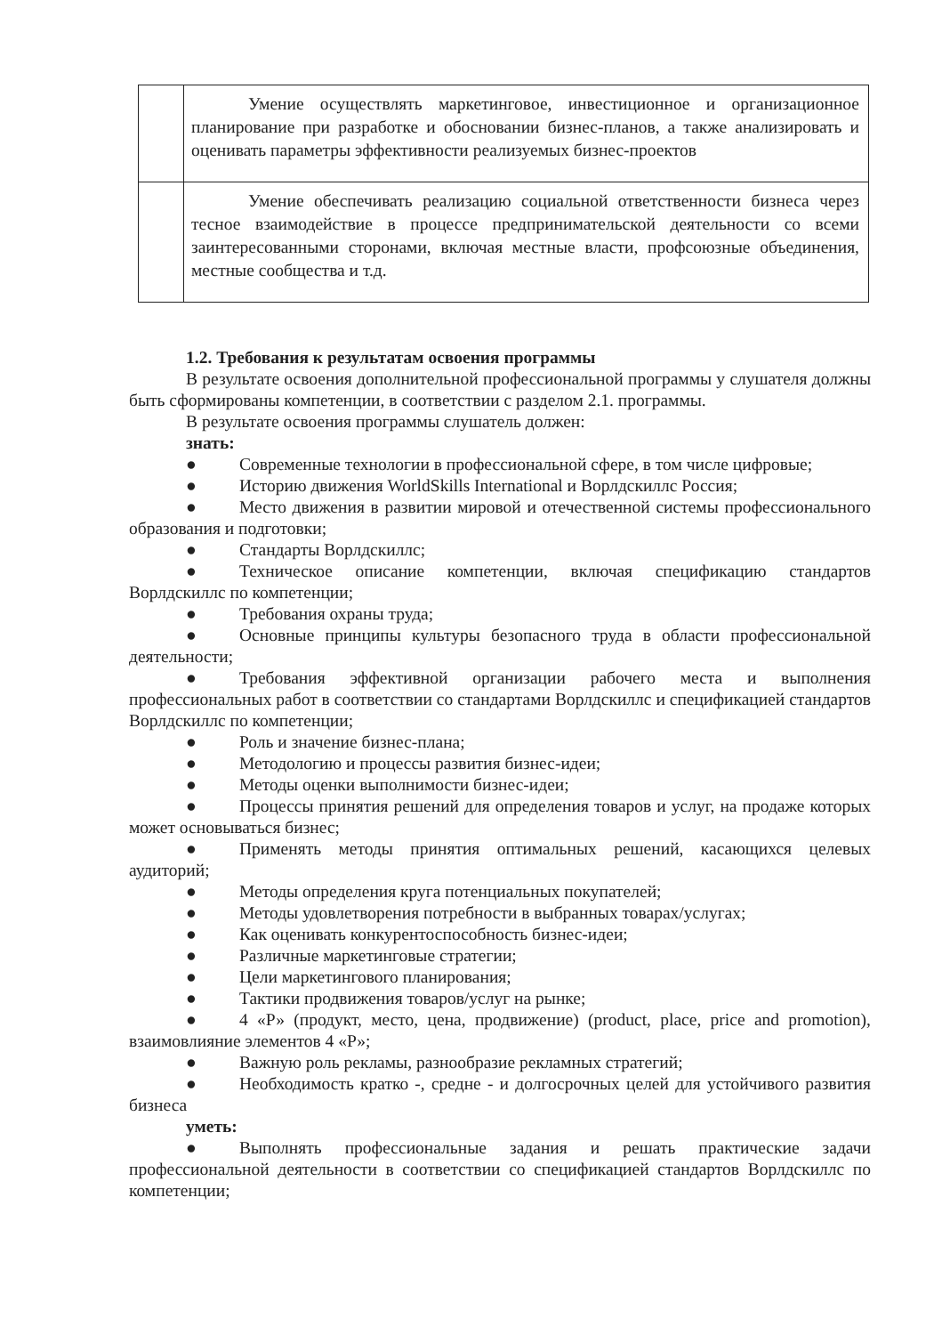| | Умение осуществлять маркетинговое, инвестиционное и организационное планирование при разработке и обосновании бизнес-планов, а также анализировать и оценивать параметры эффективности реализуемых бизнес-проектов |
| | Умение обеспечивать реализацию социальной ответственности бизнеса через тесное взаимодействие в процессе предпринимательской деятельности со всеми заинтересованными сторонами, включая местные власти, профсоюзные объединения, местные сообщества и т.д. |
1.2. Требования к результатам освоения программы
В результате освоения дополнительной профессиональной программы у слушателя должны быть сформированы компетенции, в соответствии с разделом 2.1. программы.
В результате освоения программы слушатель должен:
знать:
● Современные технологии в профессиональной сфере, в том числе цифровые;
● Историю движения WorldSkills International и Ворлдскиллс Россия;
● Место движения в развитии мировой и отечественной системы профессионального образования и подготовки;
● Стандарты Ворлдскиллс;
● Техническое описание компетенции, включая спецификацию стандартов Ворлдскиллс по компетенции;
● Требования охраны труда;
● Основные принципы культуры безопасного труда в области профессиональной деятельности;
● Требования эффективной организации рабочего места и выполнения профессиональных работ в соответствии со стандартами Ворлдскиллс и спецификацией стандартов Ворлдскиллс по компетенции;
● Роль и значение бизнес-плана;
● Методологию и процессы развития бизнес-идеи;
● Методы оценки выполнимости бизнес-идеи;
● Процессы принятия решений для определения товаров и услуг, на продаже которых может основываться бизнес;
● Применять методы принятия оптимальных решений, касающихся целевых аудиторий;
● Методы определения круга потенциальных покупателей;
● Методы удовлетворения потребности в выбранных товарах/услугах;
● Как оценивать конкурентоспособность бизнес-идеи;
● Различные маркетинговые стратегии;
● Цели маркетингового планирования;
● Тактики продвижения товаров/услуг на рынке;
● 4 «Р» (продукт, место, цена, продвижение) (product, place, price and promotion), взаимовлияние элементов 4 «Р»;
● Важную роль рекламы, разнообразие рекламных стратегий;
● Необходимость кратко -, средне - и долгосрочных целей для устойчивого развития бизнеса
уметь:
● Выполнять профессиональные задания и решать практические задачи профессиональной деятельности в соответствии со спецификацией стандартов Ворлдскиллс по компетенции;